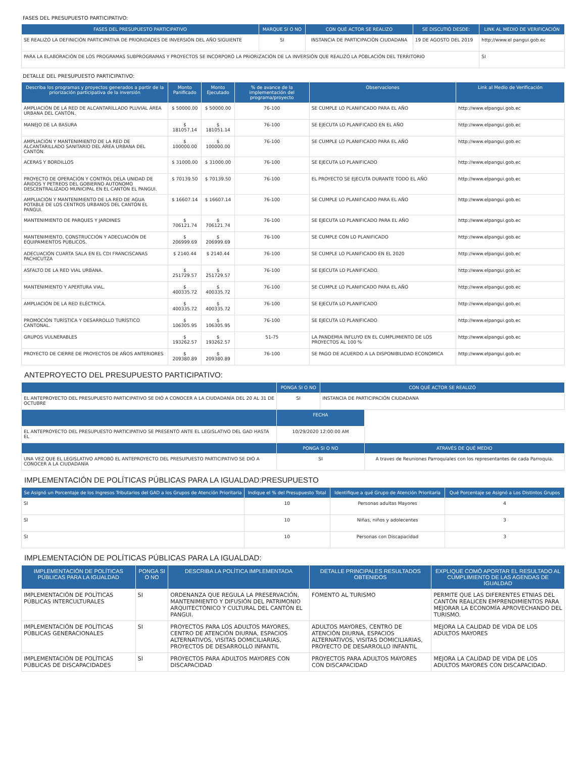FASES DEL PRESUPUESTO PARTICIPATIVO:
| FASES DEL PRESUPUESTO PARTICIPATIVO | MARQUE SI O NO | CON QUÉ ACTOR SE REALIZO | SE DISCUTIÓ DESDE: | LINK AL MEDIO DE VERIFICACIÓN |
| --- | --- | --- | --- | --- |
| SE REALIZÓ LA DEFINICIÓN PARTICIPATIVA DE PRIORIDADES DE INVERSIÓN DEL AÑO SIGUIENTE | SI | INSTANCIA DE PARTICIPACIÓN CIUDADANA | 19 DE AGOSTO DEL 2019 | http://www.el pangui.gob.ec |
| PARA LA ELABORACIÓN DE LOS PROGRAMAS SUBPROGRAMAS Y PROYECTOS SE INCORPORÓ LA PRIORIZACIÓN DE LA INVERSIÓN QUE REALIZÓ LA POBLACIÓN DEL TERRITORIO | | | | SI |
DETALLE DEL PRESUPUESTO PARTICIPATIVO:
| Describa los programas y proyectos generados a partir de la priorización participativa de la inversión | Monto Panificado | Monto Ejecutado | % de avance de la implementación del programa/proyecto | Observaciones | Link al Medio de Verificación |
| --- | --- | --- | --- | --- | --- |
| AMPLIACIÓN DE LA RED DE ALCANTARILLADO PLUVIAL ÁREA URBANA DEL CANTÓN. | $ 50000.00 | $ 50000.00 | 76-100 | SE CUMPLE LO PLANIFICADO PARA EL AÑO | http://www.elpangui.gob.ec |
| MANEJO DE LA BASURA | $ 181057.14 | $ 181051.14 | 76-100 | SE EJECUTA LO PLANIFICADO EN EL AÑO | http://www.elpangui.gob.ec |
| AMPLIACIÓN Y MANTENIMIENTO DE LA RED DE ALCANTARILLADO SANITARIO DEL ÁREA URBANA DEL CANTÓN. | $ 100000.00 | $ 100000.00 | 76-100 | SE CUMPLE LO PLANIFICADO PARA EL AÑO | http://www.elpangui.gob.ec |
| ACERAS Y BORDILLOS | $ 31000.00 | $ 31000.00 | 76-100 | SE EJECUTA LO PLANIFICADO | http://www.elpangui.gob.ec |
| PROYECTO DE OPERACIÓN Y CONTROL DELA UNIDAD DE ÁRIDOS Y PETREOS DEL GOBIERNO AUTONOMO DESCENTRALIZADO MUNICIPAL EN EL CANTÓN EL PANGUI. | $ 70139.50 | $ 70139.50 | 76-100 | EL PROYECTO SE EJECUTA DURANTE TODO EL AÑO | http://www.elpangui.gob.ec |
| AMPLIACIÓN Y MANTENIMIENTO DE LA RED DE AGUA POTABLE DE LOS CENTROS URBANOS DEL CANTÓN EL PANGUI. | $ 16607.14 | $ 16607.14 | 76-100 | SE CUMPLE LO PLANIFICADO PARA EL AÑO | http://www.elpangui.gob.ec |
| MANTENIMIENTO DE PARQUES Y JARDINES | $ 706121.74 | $ 706121.74 | 76-100 | SE EJECUTA LO PLANIFICADO PARA EL AÑO | http://www.elpangui.gob.ec |
| MANTENIMIENTO, CONSTRUCCIÓN Y ADECUACIÓN DE EQUIPAMIENTOS PÚBLICOS. | $ 206999.69 | $ 206999.69 | 76-100 | SE CUMPLE CON LO PLANIFICADO | http://www.elpangui.gob.ec |
| ADECUACIÓN CUARTA SALA EN EL CDI FRANCISCANAS PACHICUTZA | $ 2140.44 | $ 2140.44 | 76-100 | SE CUMPLE LO PLANIFICADO EN EL 2020 | http://www.elpangui.gob.ec |
| ASFALTO DE LA RED VIAL URBANA. | $ 251729.57 | $ 251729.57 | 76-100 | SE EJECUTA LO PLANIFICADO. | http://www.elpangui.gob.ec |
| MANTENIMIENTO Y APERTURA VIAL. | $ 400335.72 | $ 400335.72 | 76-100 | SE CUMPLE LO PLANIFICADO PARA EL AÑO | http://www.elpangui.gob.ec |
| AMPLIACIÓN DE LA RED ELÉCTRICA. | $ 400335.72 | $ 400335.72 | 76-100 | SE EJECUTA LO PLANIFICADO | http://www.elpangui.gob.ec |
| PROMOCIÓN TURÍSTICA Y DESARROLLO TURÍSTICO CANTONAL. | $ 106305.95 | $ 106305.95 | 76-100 | SE EJECUTA LO PLANIFICADO | http://www.elpangui.gob.ec |
| GRUPOS VULNERABLES | $ 193262.57 | $ 193262.57 | 51-75 | LA PANDEMIA INFLUYO EN EL CUMPLIMIENTO DE LOS PROYECTOS AL 100 % | http://www.elpangui.gob.ec |
| PROYECTO DE CIERRE DE PROYECTOS DE AÑOS ANTERIORES | $ 209380.89 | $ 209380.89 | 76-100 | SE PAGO DE ACUERDO A LA DISPONIBILIDAD ECONOMICA | http://www.elpangui.gob.ec |
ANTEPROYECTO DEL PRESUPUESTO PARTICIPATIVO:
| | PONGA SI O NO | CON QUÉ ACTOR SE REALIZÓ | |
| --- | --- | --- | --- |
| EL ANTEPROYECTO DEL PRESUPUESTO PARTICIPATIVO SE DIÓ A CONOCER A LA CIUDADANÍA DEL 20 AL 31 DE OCTUBRE | SI | INSTANCIA DE PARTICIPACIÓN CIUDADANA | |
| | FECHA | | |
| EL ANTEPROYECTO DEL PRESUPUESTO PARTICIPATIVO SE PRESENTÓ ANTE EL LEGISLATIVO DEL GAD HASTA EL | 10/29/2020 12:00:00 AM | | |
| | PONGA SI O NO | | ATRAVÉS DE QUÉ MEDIO |
| UNA VEZ QUE EL LEGISLATIVO APROBÓ EL ANTEPROYECTO DEL PRESUPUESTO PARTICIPATIVO SE DIÓ A CONOCER A LA CIUDADANÍA | SI | | A traves de Reuniones Parroquiales con los representantes de cada Parroquia. |
IMPLEMENTACIÓN DE POLÍTICAS PÚBLICAS PARA LA IGUALDAD:PRESUPUESTO
| Se Asignó un Porcentaje de los Ingresos Tributarios del GAD a los Grupos de Atención Prioritaria | Indique el % del Presupuesto Total | Identifique a qué Grupo de Atención Prioritaria | Qué Porcentaje se Asignó a Los Distintos Grupos |
| --- | --- | --- | --- |
| SI | 10 | Personas adultas Mayores | 4 |
| SI | 10 | Niñas, niños y adolecentes | 3 |
| SI | 10 | Personas con Discapacidad | 3 |
IMPLEMENTACIÓN DE POLÍTICAS PÚBLICAS PARA LA IGUALDAD:
| IMPLEMENTACIÓN DE POLÍTICAS PÚBLICAS PARA LA IGUALDAD | PONGA SI O NO | DESCRIBA LA POLÍTICA IMPLEMENTADA | DETALLE PRINCIPALES RESULTADOS OBTENIDOS | EXPLIQUE COMÓ APORTAR EL RESULTADO AL CUMPLIMIENTO DE LAS AGENDAS DE IGUALDAD |
| --- | --- | --- | --- | --- |
| IMPLEMENTACIÓN DE POLÍTICAS PÚBLICAS INTERCULTURALES | SI | ORDENANZA QUE REGULA LA PRESERVACIÓN, MANTENIMIENTO Y DIFUSIÓN DEL PATRIMONIO ARQUITECTÓNICO Y CULTURAL DEL CANTÓN EL PANGUI. | FOMENTO AL TURISMO | PERMITE QUE LAS DIFERENTES ETNIAS DEL CANTÓN REALICEN EMPRENDIMIENTOS PARA MEJORAR LA ECONOMÍA APROVECHANDO DEL TURISMO. |
| IMPLEMENTACIÓN DE POLÍTICAS PÚBLICAS GENERACIONALES | SI | PROYECTOS PARA LOS ADULTOS MAYORES, CENTRO DE ATENCIÓN DIURNA, ESPACIOS ALTERNATIVOS, VISITAS DOMICILIARIAS, PROYECTOS DE DESARROLLO INFANTIL | ADULTOS MAYORES, CENTRO DE ATENCIÓN DIURNA, ESPACIOS ALTERNATIVOS, VISITAS DOMICILIARIAS, PROYECTO DE DESARROLLO INFANTIL | MEJORA LA CALIDAD DE VIDA DE LOS ADULTOS MAYORES |
| IMPLEMENTACIÓN DE POLÍTICAS PÚBLICAS DE DISCAPACIDADES | SI | PROYECTOS PARA ADULTOS MAYORES CON DISCAPACIDAD | PROYECTOS PARA ADULTOS MAYORES CON DISCAPACIDAD | MEJORA LA CALIDAD DE VIDA DE LOS ADULTOS MAYORES CON DISCAPACIDAD. |